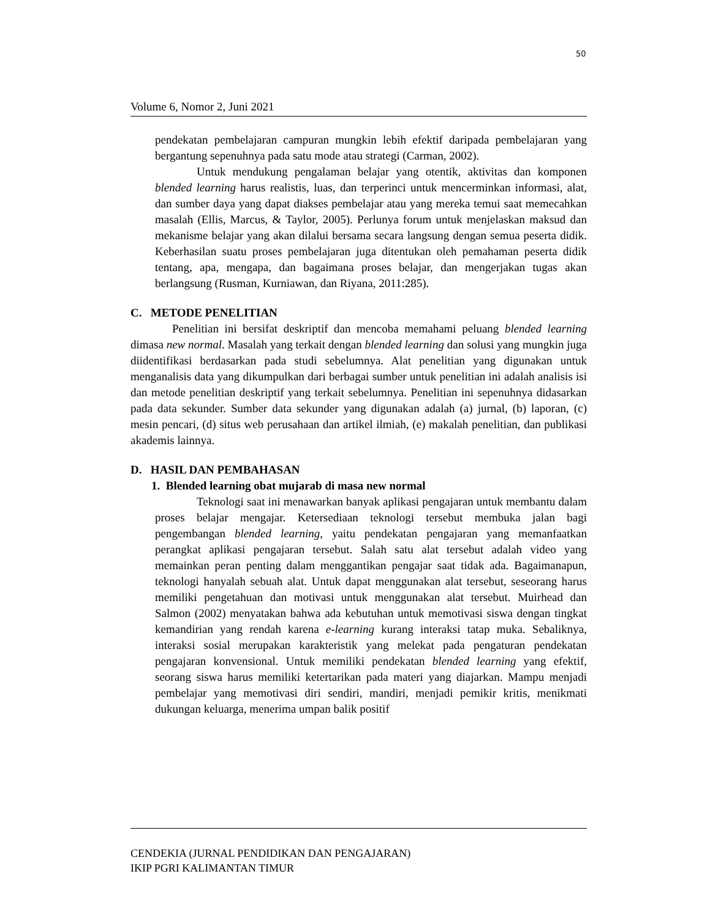50
Volume 6, Nomor 2, Juni 2021
pendekatan pembelajaran campuran mungkin lebih efektif daripada pembelajaran yang bergantung sepenuhnya pada satu mode atau strategi (Carman, 2002).
Untuk mendukung pengalaman belajar yang otentik, aktivitas dan komponen blended learning harus realistis, luas, dan terperinci untuk mencerminkan informasi, alat, dan sumber daya yang dapat diakses pembelajar atau yang mereka temui saat memecahkan masalah (Ellis, Marcus, & Taylor, 2005). Perlunya forum untuk menjelaskan maksud dan mekanisme belajar yang akan dilalui bersama secara langsung dengan semua peserta didik. Keberhasilan suatu proses pembelajaran juga ditentukan oleh pemahaman peserta didik tentang, apa, mengapa, dan bagaimana proses belajar, dan mengerjakan tugas akan berlangsung (Rusman, Kurniawan, dan Riyana, 2011:285).
C. METODE PENELITIAN
Penelitian ini bersifat deskriptif dan mencoba memahami peluang blended learning dimasa new normal. Masalah yang terkait dengan blended learning dan solusi yang mungkin juga diidentifikasi berdasarkan pada studi sebelumnya. Alat penelitian yang digunakan untuk menganalisis data yang dikumpulkan dari berbagai sumber untuk penelitian ini adalah analisis isi dan metode penelitian deskriptif yang terkait sebelumnya. Penelitian ini sepenuhnya didasarkan pada data sekunder. Sumber data sekunder yang digunakan adalah (a) jurnal, (b) laporan, (c) mesin pencari, (d) situs web perusahaan dan artikel ilmiah, (e) makalah penelitian, dan publikasi akademis lainnya.
D. HASIL DAN PEMBAHASAN
1. Blended learning obat mujarab di masa new normal
Teknologi saat ini menawarkan banyak aplikasi pengajaran untuk membantu dalam proses belajar mengajar. Ketersediaan teknologi tersebut membuka jalan bagi pengembangan blended learning, yaitu pendekatan pengajaran yang memanfaatkan perangkat aplikasi pengajaran tersebut. Salah satu alat tersebut adalah video yang memainkan peran penting dalam menggantikan pengajar saat tidak ada. Bagaimanapun, teknologi hanyalah sebuah alat. Untuk dapat menggunakan alat tersebut, seseorang harus memiliki pengetahuan dan motivasi untuk menggunakan alat tersebut. Muirhead dan Salmon (2002) menyatakan bahwa ada kebutuhan untuk memotivasi siswa dengan tingkat kemandirian yang rendah karena e-learning kurang interaksi tatap muka. Sebaliknya, interaksi sosial merupakan karakteristik yang melekat pada pengaturan pendekatan pengajaran konvensional. Untuk memiliki pendekatan blended learning yang efektif, seorang siswa harus memiliki ketertarikan pada materi yang diajarkan. Mampu menjadi pembelajar yang memotivasi diri sendiri, mandiri, menjadi pemikir kritis, menikmati dukungan keluarga, menerima umpan balik positif
CENDEKIA (JURNAL PENDIDIKAN DAN PENGAJARAN)
IKIP PGRI KALIMANTAN TIMUR